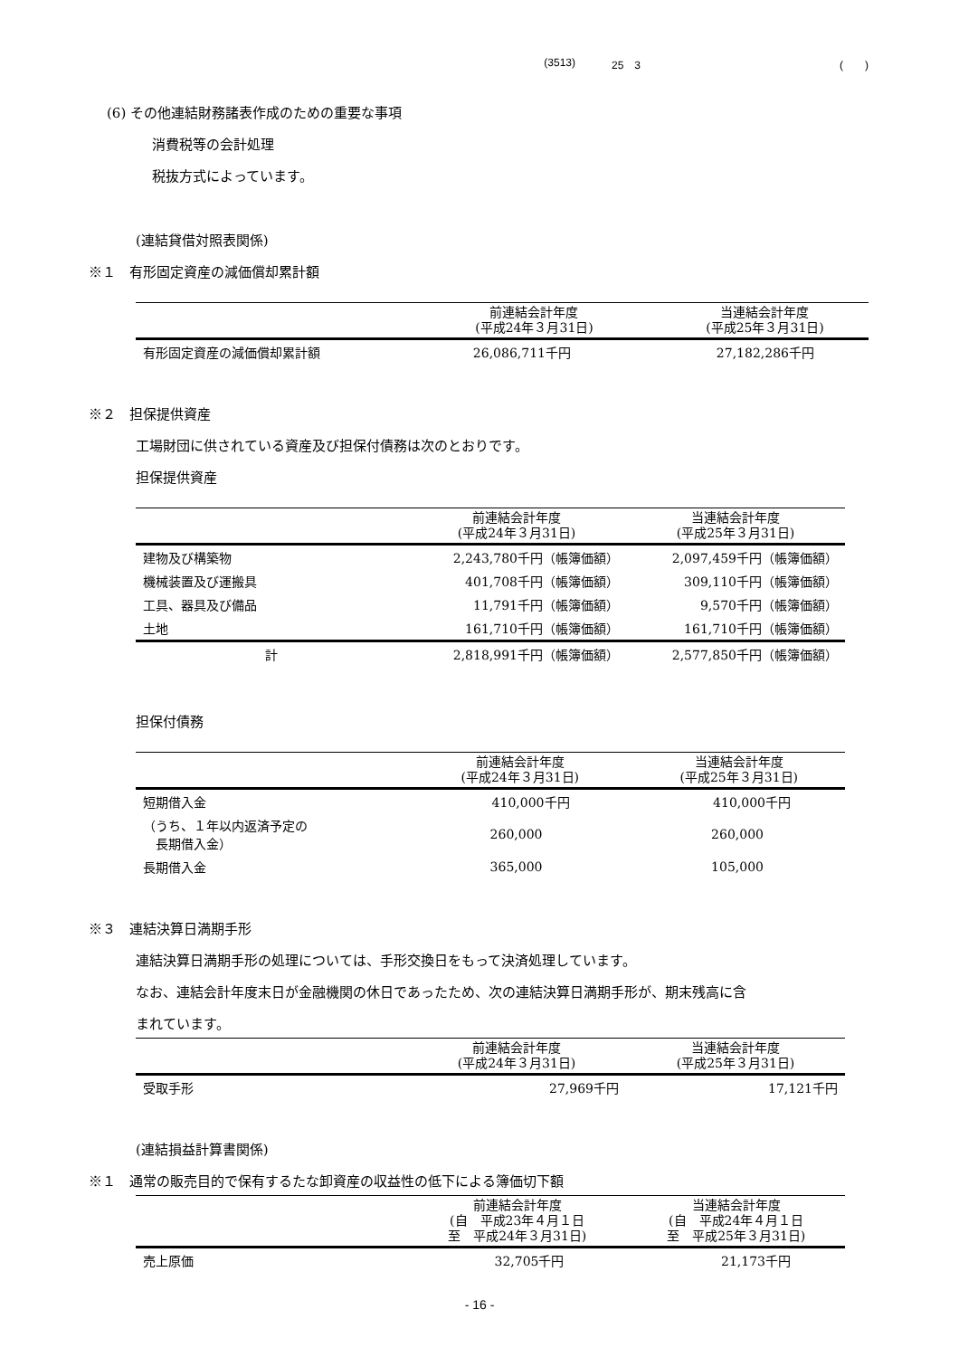(3513) 25　3 (　　)
(6) その他連結財務諸表作成のための重要な事項
消費税等の会計処理
税抜方式によっています。
(連結貸借対照表関係)
※１　有形固定資産の減価償却累計額
| | 前連結会計年度 (平成24年３月31日) | 当連結会計年度 (平成25年３月31日) |
| --- | --- | --- |
| 有形固定資産の減価償却累計額 | 26,086,711千円 | 27,182,286千円 |
※２　担保提供資産
工場財団に供されている資産及び担保付債務は次のとおりです。
担保提供資産
| | 前連結会計年度 (平成24年３月31日) | 当連結会計年度 (平成25年３月31日) |
| --- | --- | --- |
| 建物及び構築物 | 2,243,780千円（帳簿価額） | 2,097,459千円（帳簿価額） |
| 機械装置及び運搬具 | 401,708千円（帳簿価額） | 309,110千円（帳簿価額） |
| 工具、器具及び備品 | 11,791千円（帳簿価額） | 9,570千円（帳簿価額） |
| 土地 | 161,710千円（帳簿価額） | 161,710千円（帳簿価額） |
| 計 | 2,818,991千円（帳簿価額） | 2,577,850千円（帳簿価額） |
担保付債務
| | 前連結会計年度 (平成24年３月31日) | 当連結会計年度 (平成25年３月31日) |
| --- | --- | --- |
| 短期借入金 | 410,000千円 | 410,000千円 |
| （うち、１年以内返済予定の 長期借入金） | 260,000 | 260,000 |
| 長期借入金 | 365,000 | 105,000 |
※３　連結決算日満期手形
連結決算日満期手形の処理については、手形交換日をもって決済処理しています。
なお、連結会計年度末日が金融機関の休日であったため、次の連結決算日満期手形が、期末残高に含
まれています。
| | 前連結会計年度 (平成24年３月31日) | 当連結会計年度 (平成25年３月31日) |
| --- | --- | --- |
| 受取手形 | 27,969千円 | 17,121千円 |
(連結損益計算書関係)
※１　通常の販売目的で保有するたな卸資産の収益性の低下による簿価切下額
| | 前連結会計年度 (自 平成23年４月１日 至 平成24年３月31日) | 当連結会計年度 (自 平成24年４月１日 至 平成25年３月31日) |
| --- | --- | --- |
| 売上原価 | 32,705千円 | 21,173千円 |
- 16 -